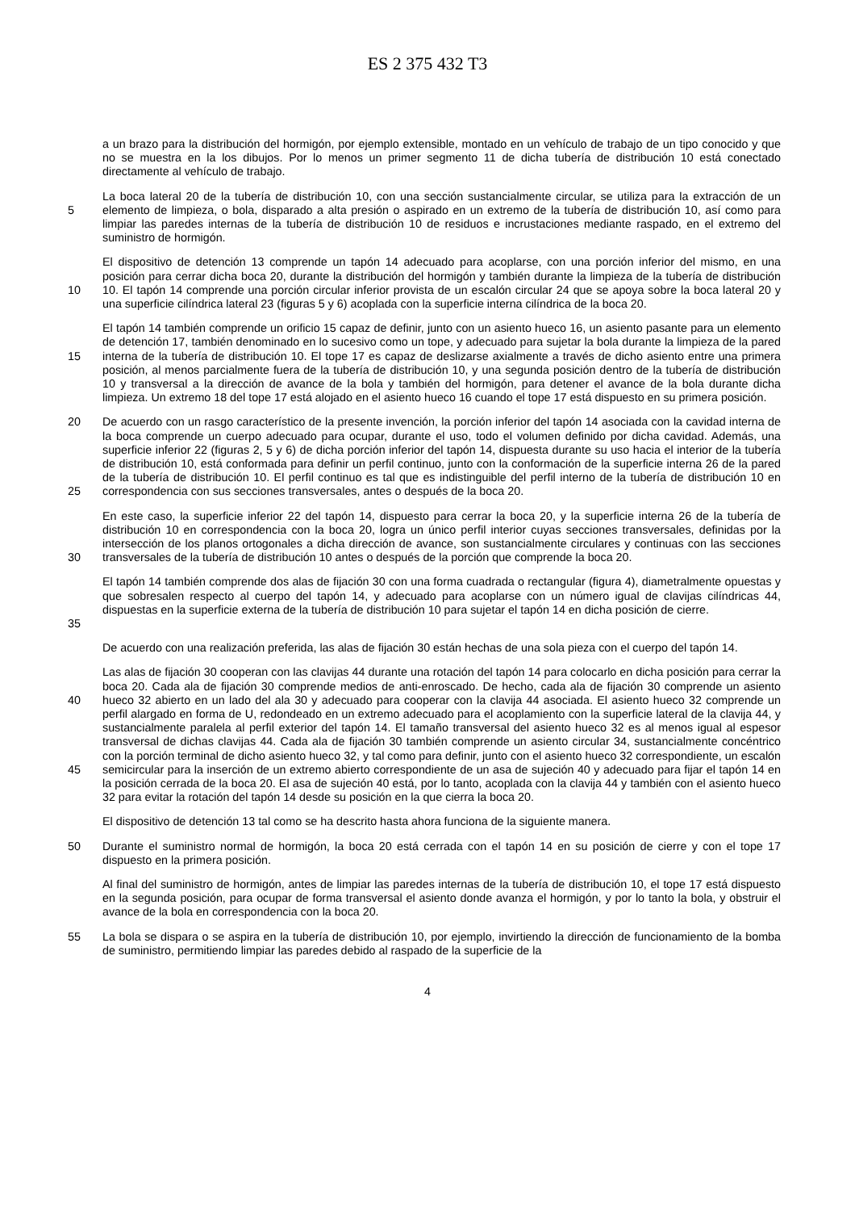ES 2 375 432 T3
a un brazo para la distribución del hormigón, por ejemplo extensible, montado en un vehículo de trabajo de un tipo conocido y que no se muestra en la los dibujos. Por lo menos un primer segmento 11 de dicha tubería de distribución 10 está conectado directamente al vehículo de trabajo.
5
La boca lateral 20 de la tubería de distribución 10, con una sección sustancialmente circular, se utiliza para la extracción de un elemento de limpieza, o bola, disparado a alta presión o aspirado en un extremo de la tubería de distribución 10, así como para limpiar las paredes internas de la tubería de distribución 10 de residuos e incrustaciones mediante raspado, en el extremo del suministro de hormigón.
10
El dispositivo de detención 13 comprende un tapón 14 adecuado para acoplarse, con una porción inferior del mismo, en una posición para cerrar dicha boca 20, durante la distribución del hormigón y también durante la limpieza de la tubería de distribución 10. El tapón 14 comprende una porción circular inferior provista de un escalón circular 24 que se apoya sobre la boca lateral 20 y una superficie cilíndrica lateral 23 (figuras 5 y 6) acoplada con la superficie interna cilíndrica de la boca 20.
15
El tapón 14 también comprende un orificio 15 capaz de definir, junto con un asiento hueco 16, un asiento pasante para un elemento de detención 17, también denominado en lo sucesivo como un tope, y adecuado para sujetar la bola durante la limpieza de la pared interna de la tubería de distribución 10. El tope 17 es capaz de deslizarse axialmente a través de dicho asiento entre una primera posición, al menos parcialmente fuera de la tubería de distribución 10, y una segunda posición dentro de la tubería de distribución 10 y transversal a la dirección de avance de la bola y también del hormigón, para detener el avance de la bola durante dicha limpieza. Un extremo 18 del tope 17 está alojado en el asiento hueco 16 cuando el tope 17 está dispuesto en su primera posición.
20
25
De acuerdo con un rasgo característico de la presente invención, la porción inferior del tapón 14 asociada con la cavidad interna de la boca comprende un cuerpo adecuado para ocupar, durante el uso, todo el volumen definido por dicha cavidad. Además, una superficie inferior 22 (figuras 2, 5 y 6) de dicha porción inferior del tapón 14, dispuesta durante su uso hacia el interior de la tubería de distribución 10, está conformada para definir un perfil continuo, junto con la conformación de la superficie interna 26 de la pared de la tubería de distribución 10. El perfil continuo es tal que es indistinguible del perfil interno de la tubería de distribución 10 en correspondencia con sus secciones transversales, antes o después de la boca 20.
30
En este caso, la superficie inferior 22 del tapón 14, dispuesto para cerrar la boca 20, y la superficie interna 26 de la tubería de distribución 10 en correspondencia con la boca 20, logra un único perfil interior cuyas secciones transversales, definidas por la intersección de los planos ortogonales a dicha dirección de avance, son sustancialmente circulares y continuas con las secciones transversales de la tubería de distribución 10 antes o después de la porción que comprende la boca 20.
35
El tapón 14 también comprende dos alas de fijación 30 con una forma cuadrada o rectangular (figura 4), diametralmente opuestas y que sobresalen respecto al cuerpo del tapón 14, y adecuado para acoplarse con un número igual de clavijas cilíndricas 44, dispuestas en la superficie externa de la tubería de distribución 10 para sujetar el tapón 14 en dicha posición de cierre.
De acuerdo con una realización preferida, las alas de fijación 30 están hechas de una sola pieza con el cuerpo del tapón 14.
40
45
Las alas de fijación 30 cooperan con las clavijas 44 durante una rotación del tapón 14 para colocarlo en dicha posición para cerrar la boca 20. Cada ala de fijación 30 comprende medios de anti-enroscado. De hecho, cada ala de fijación 30 comprende un asiento hueco 32 abierto en un lado del ala 30 y adecuado para cooperar con la clavija 44 asociada. El asiento hueco 32 comprende un perfil alargado en forma de U, redondeado en un extremo adecuado para el acoplamiento con la superficie lateral de la clavija 44, y sustancialmente paralela al perfil exterior del tapón 14. El tamaño transversal del asiento hueco 32 es al menos igual al espesor transversal de dichas clavijas 44. Cada ala de fijación 30 también comprende un asiento circular 34, sustancialmente concéntrico con la porción terminal de dicho asiento hueco 32, y tal como para definir, junto con el asiento hueco 32 correspondiente, un escalón semicircular para la inserción de un extremo abierto correspondiente de un asa de sujeción 40 y adecuado para fijar el tapón 14 en la posición cerrada de la boca 20. El asa de sujeción 40 está, por lo tanto, acoplada con la clavija 44 y también con el asiento hueco 32 para evitar la rotación del tapón 14 desde su posición en la que cierra la boca 20.
El dispositivo de detención 13 tal como se ha descrito hasta ahora funciona de la siguiente manera.
50
Durante el suministro normal de hormigón, la boca 20 está cerrada con el tapón 14 en su posición de cierre y con el tope 17 dispuesto en la primera posición.
Al final del suministro de hormigón, antes de limpiar las paredes internas de la tubería de distribución 10, el tope 17 está dispuesto en la segunda posición, para ocupar de forma transversal el asiento donde avanza el hormigón, y por lo tanto la bola, y obstruir el avance de la bola en correspondencia con la boca 20.
55
La bola se dispara o se aspira en la tubería de distribución 10, por ejemplo, invirtiendo la dirección de funcionamiento de la bomba de suministro, permitiendo limpiar las paredes debido al raspado de la superficie de la
4